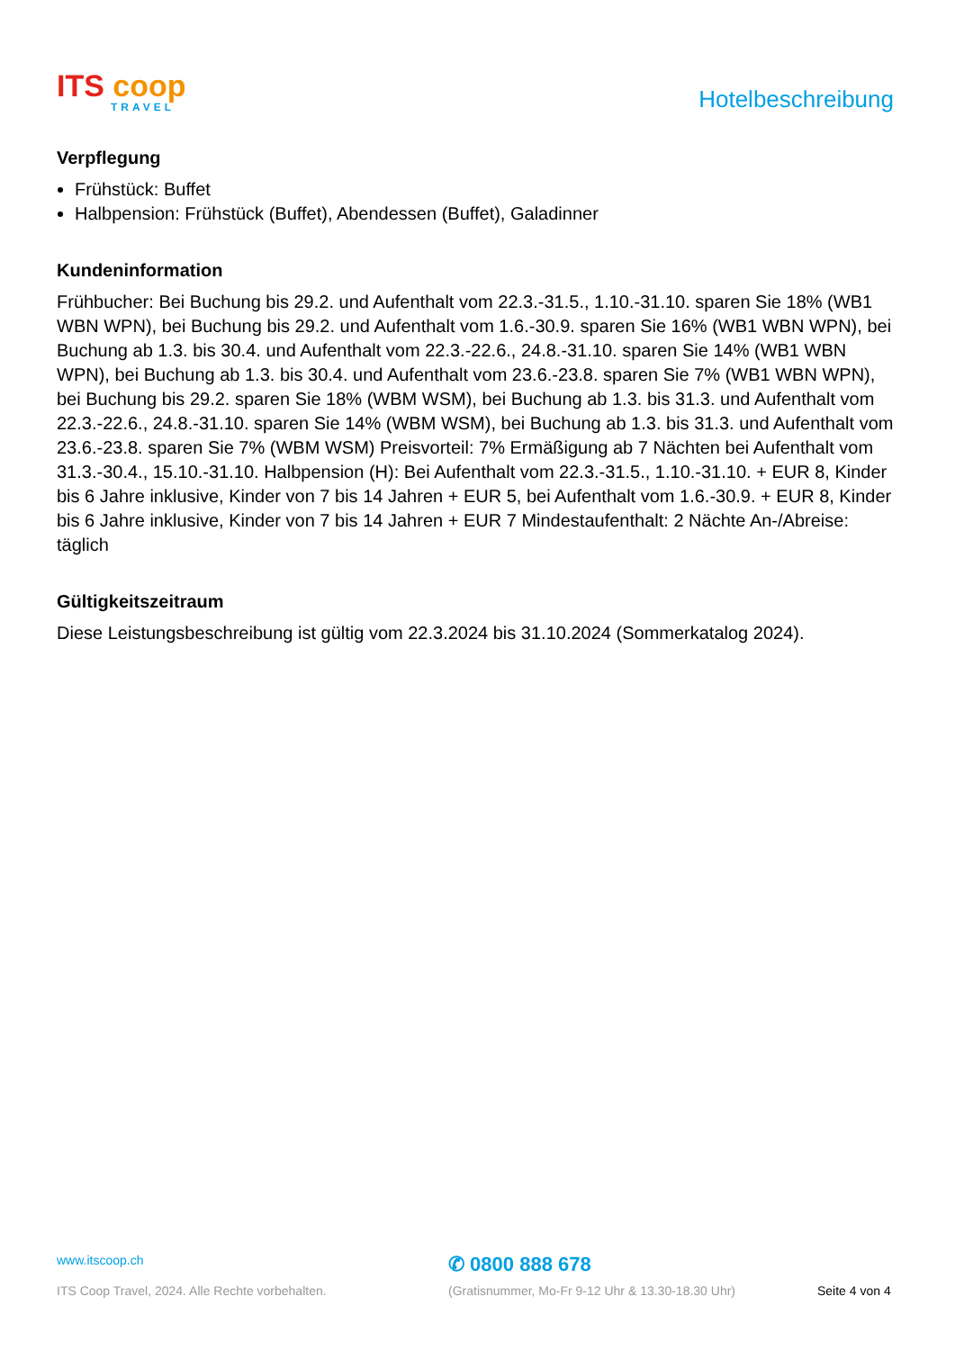ITS coop
TRAVEL
Hotelbeschreibung
Verpflegung
Frühstück: Buffet
Halbpension: Frühstück (Buffet), Abendessen (Buffet), Galadinner
Kundeninformation
Frühbucher: Bei Buchung bis 29.2. und Aufenthalt vom 22.3.-31.5., 1.10.-31.10. sparen Sie 18% (WB1 WBN WPN), bei Buchung bis 29.2. und Aufenthalt vom 1.6.-30.9. sparen Sie 16% (WB1 WBN WPN), bei Buchung ab 1.3. bis 30.4. und Aufenthalt vom 22.3.-22.6., 24.8.-31.10. sparen Sie 14% (WB1 WBN WPN), bei Buchung ab 1.3. bis 30.4. und Aufenthalt vom 23.6.-23.8. sparen Sie 7% (WB1 WBN WPN), bei Buchung bis 29.2. sparen Sie 18% (WBM WSM), bei Buchung ab 1.3. bis 31.3. und Aufenthalt vom 22.3.-22.6., 24.8.-31.10. sparen Sie 14% (WBM WSM), bei Buchung ab 1.3. bis 31.3. und Aufenthalt vom 23.6.-23.8. sparen Sie 7% (WBM WSM) Preisvorteil: 7% Ermäßigung ab 7 Nächten bei Aufenthalt vom 31.3.-30.4., 15.10.-31.10. Halbpension (H): Bei Aufenthalt vom 22.3.-31.5., 1.10.-31.10. + EUR 8, Kinder bis 6 Jahre inklusive, Kinder von 7 bis 14 Jahren + EUR 5, bei Aufenthalt vom 1.6.-30.9. + EUR 8, Kinder bis 6 Jahre inklusive, Kinder von 7 bis 14 Jahren + EUR 7 Mindestaufenthalt: 2 Nächte An-/Abreise: täglich
Gültigkeitszeitraum
Diese Leistungsbeschreibung ist gültig vom 22.3.2024 bis 31.10.2024 (Sommerkatalog 2024).
www.itscoop.ch
✆ 0800 888 678
ITS Coop Travel, 2024. Alle Rechte vorbehalten. (Gratisnummer, Mo-Fr 9-12 Uhr & 13.30-18.30 Uhr) Seite 4 von 4